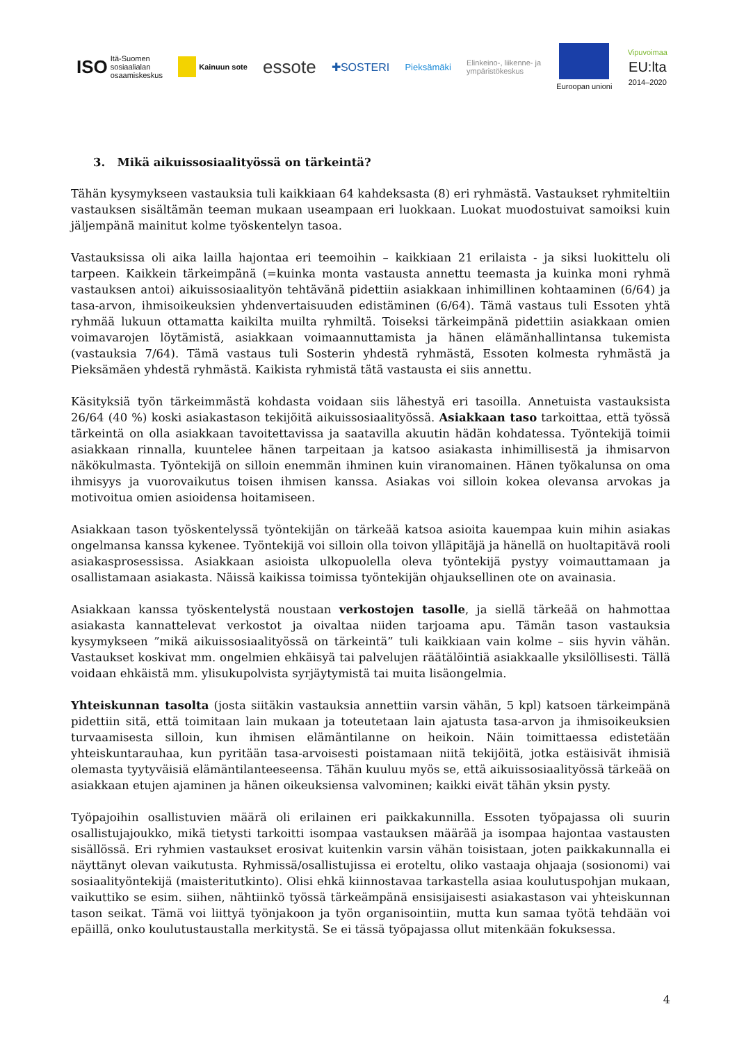ISO Itä-Suomen
sosiaalialan
osaamiskeskus
Kainuun sote
essote
✚SOSTERI
Pieksämäki
Elinkeino-, liikenne- ja
ympäristökeskus
Euroopan unioni Vipuvoimaa
EU:lta
2014–2020
3. Mikä aikuissosiaalityössä on tärkeintä?
Tähän kysymykseen vastauksia tuli kaikkiaan 64 kahdeksasta (8) eri ryhmästä. Vastaukset ryhmiteltiin vastauksen sisältämän teeman mukaan useampaan eri luokkaan. Luokat muodostuivat samoiksi kuin jäljempänä mainitut kolme työskentelyn tasoa.
Vastauksissa oli aika lailla hajontaa eri teemoihin – kaikkiaan 21 erilaista - ja siksi luokittelu oli tarpeen. Kaikkein tärkeimpänä (=kuinka monta vastausta annettu teemasta ja kuinka moni ryhmä vastauksen antoi) aikuissosiaalityön tehtävänä pidettiin asiakkaan inhimillinen kohtaaminen (6/64) ja tasa-arvon, ihmisoikeuksien yhdenvertaisuuden edistäminen (6/64). Tämä vastaus tuli Essoten yhtä ryhmää lukuun ottamatta kaikilta muilta ryhmiltä. Toiseksi tärkeimpänä pidettiin asiakkaan omien voimavarojen löytämistä, asiakkaan voimaannuttamista ja hänen elämänhallintansa tukemista (vastauksia 7/64). Tämä vastaus tuli Sosterin yhdestä ryhmästä, Essoten kolmesta ryhmästä ja Pieksämäen yhdestä ryhmästä. Kaikista ryhmistä tätä vastausta ei siis annettu.
Käsityksiä työn tärkeimmästä kohdasta voidaan siis lähestyä eri tasoilla. Annetuista vastauksista 26/64 (40 %) koski asiakastason tekijöitä aikuissosiaalityössä. Asiakkaan taso tarkoittaa, että työssä tärkeintä on olla asiakkaan tavoitettavissa ja saatavilla akuutin hädän kohdatessa. Työntekijä toimii asiakkaan rinnalla, kuuntelee hänen tarpeitaan ja katsoo asiakasta inhimillisestä ja ihmisarvon näkökulmasta. Työntekijä on silloin enemmän ihminen kuin viranomainen. Hänen työkalunsa on oma ihmisyys ja vuorovaikutus toisen ihmisen kanssa. Asiakas voi silloin kokea olevansa arvokas ja motivoitua omien asioidensa hoitamiseen.
Asiakkaan tason työskentelyssä työntekijän on tärkeää katsoa asioita kauempaa kuin mihin asiakas ongelmansa kanssa kykenee. Työntekijä voi silloin olla toivon ylläpitäjä ja hänellä on huoltapitävä rooli asiakasprosessissa. Asiakkaan asioista ulkopuolella oleva työntekijä pystyy voimauttamaan ja osallistamaan asiakasta. Näissä kaikissa toimissa työntekijän ohjauksellinen ote on avainasia.
Asiakkaan kanssa työskentelystä noustaan verkostojen tasolle, ja siellä tärkeää on hahmottaa asiakasta kannattelevat verkostot ja oivaltaa niiden tarjoama apu. Tämän tason vastauksia kysymykseen ”mikä aikuissosiaalityössä on tärkeintä” tuli kaikkiaan vain kolme – siis hyvin vähän. Vastaukset koskivat mm. ongelmien ehkäisyä tai palvelujen räätälöintiä asiakkaalle yksilöllisesti. Tällä voidaan ehkäistä mm. ylisukupolvista syrjäytymistä tai muita lisäongelmia.
Yhteiskunnan tasolta (josta siitäkin vastauksia annettiin varsin vähän, 5 kpl) katsoen tärkeimpänä pidettiin sitä, että toimitaan lain mukaan ja toteutetaan lain ajatusta tasa-arvon ja ihmisoikeuksien turvaamisesta silloin, kun ihmisen elämäntilanne on heikoin. Näin toimittaessa edistetään yhteiskuntarauhaa, kun pyritään tasa-arvoisesti poistamaan niitä tekijöitä, jotka estäisivät ihmisiä olemasta tyytyväisiä elämäntilanteeseensa. Tähän kuuluu myös se, että aikuissosiaalityössä tärkeää on asiakkaan etujen ajaminen ja hänen oikeuksiensa valvominen; kaikki eivät tähän yksin pysty.
Työpajoihin osallistuvien määrä oli erilainen eri paikkakunnilla. Essoten työpajassa oli suurin osallistujajoukko, mikä tietysti tarkoitti isompaa vastauksen määrää ja isompaa hajontaa vastausten sisällössä. Eri ryhmien vastaukset erosivat kuitenkin varsin vähän toisistaan, joten paikkakunnalla ei näyttänyt olevan vaikutusta. Ryhmissä/osallistujissa ei eroteltu, oliko vastaaja ohjaaja (sosionomi) vai sosiaalityöntekijä (maisteritutkinto). Olisi ehkä kiinnostavaa tarkastella asiaa koulutuspohjan mukaan, vaikuttiko se esim. siihen, nähtiinkö työssä tärkeämpänä ensisijaisesti asiakastason vai yhteiskunnan tason seikat. Tämä voi liittyä työnjakoon ja työn organisointiin, mutta kun samaa työtä tehdään voi epäillä, onko koulutustaustalla merkitystä. Se ei tässä työpajassa ollut mitenkään fokuksessa.
4